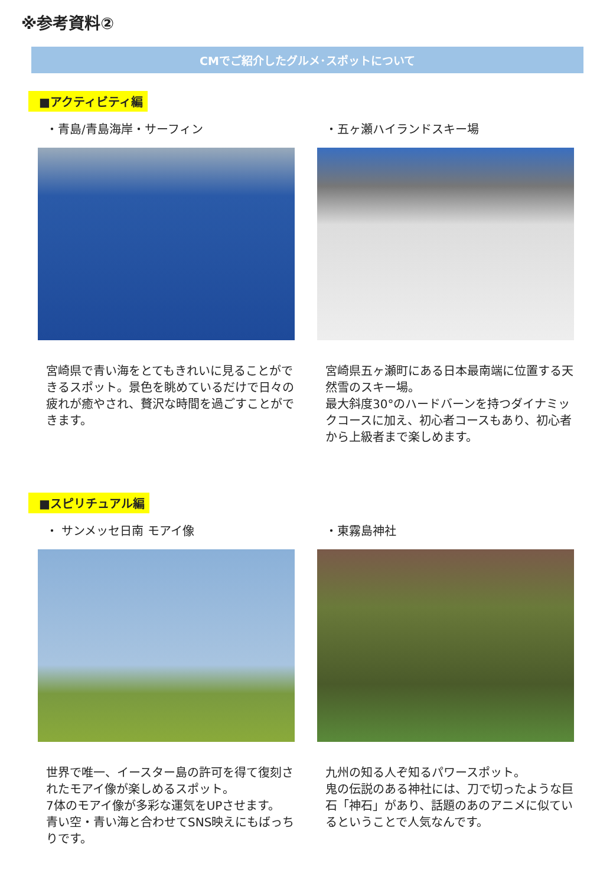※参考資料②
CMでご紹介したグルメ･スポットについて
■アクティビティ編
・青島/青島海岸・サーフィン
宮崎県で青い海をとてもきれいに見ることができるスポット。景色を眺めているだけで日々の疲れが癒やされ、贅沢な時間を過ごすことができます。
・五ヶ瀬ハイランドスキー場
宮崎県五ヶ瀬町にある日本最南端に位置する天然雪のスキー場。
最大斜度30°のハードバーンを持つダイナミックコースに加え、初心者コースもあり、初心者から上級者まで楽しめます。
■スピリチュアル編
・ サンメッセ日南 モアイ像
世界で唯一、イースター島の許可を得て復刻されたモアイ像が楽しめるスポット。
7体のモアイ像が多彩な運気をUPさせます。
青い空・青い海と合わせてSNS映えにもばっちりです。
・東霧島神社
九州の知る人ぞ知るパワースポット。
鬼の伝説のある神社には、刀で切ったような巨石「神石」があり、話題のあのアニメに似ているということで人気なんです。